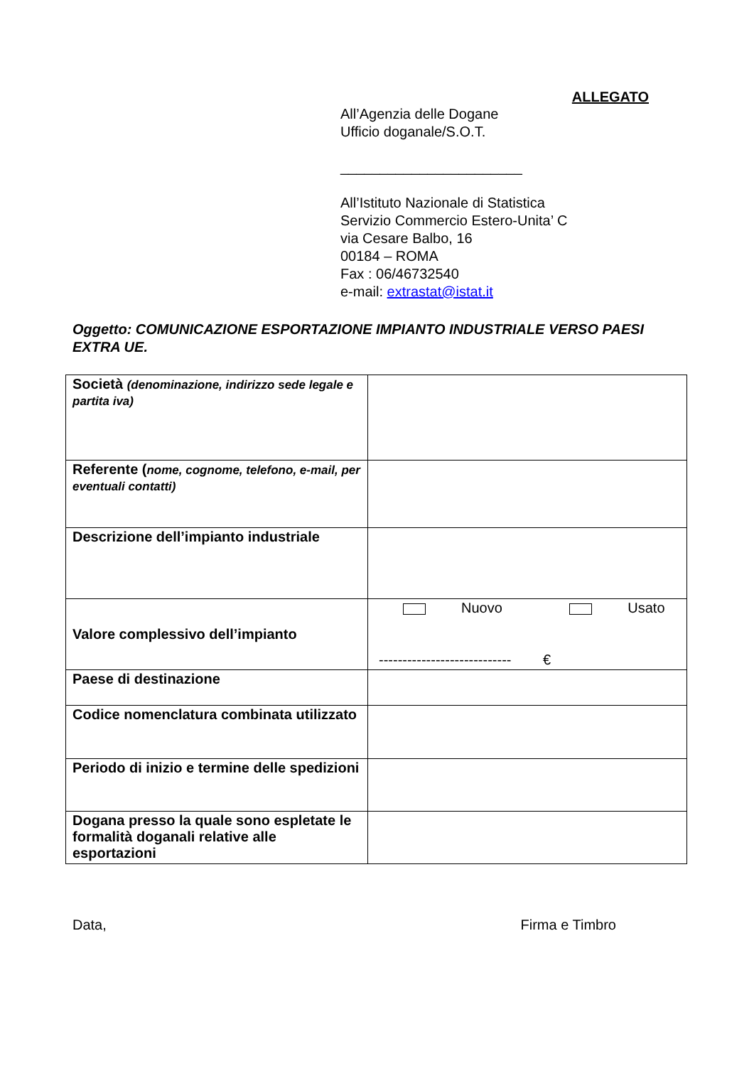ALLEGATO
All’Agenzia delle Dogane
Ufficio doganale/S.O.T.
_______________________
All’Istituto Nazionale di Statistica
Servizio Commercio Estero-Unita’ C
via Cesare Balbo, 16
00184 – ROMA
Fax : 06/46732540
e-mail: extrastat@istat.it
Oggetto: COMUNICAZIONE ESPORTAZIONE IMPIANTO INDUSTRIALE VERSO PAESI EXTRA UE.
| Società (denominazione, indirizzo sede legale e partita iva) | |
| Referente ( nome, cognome, telefono, e-mail, per eventuali contatti) | |
| Descrizione dell’impianto industriale | |
| Valore complessivo dell’impianto | Nuovo Usato ---------------------------- € |
| Paese di destinazione | |
| Codice nomenclatura combinata utilizzato | |
| Periodo di inizio e termine delle spedizioni | |
| Dogana presso la quale sono espletate le formalità doganali relative alle esportazioni | |
Data, Firma e Timbro